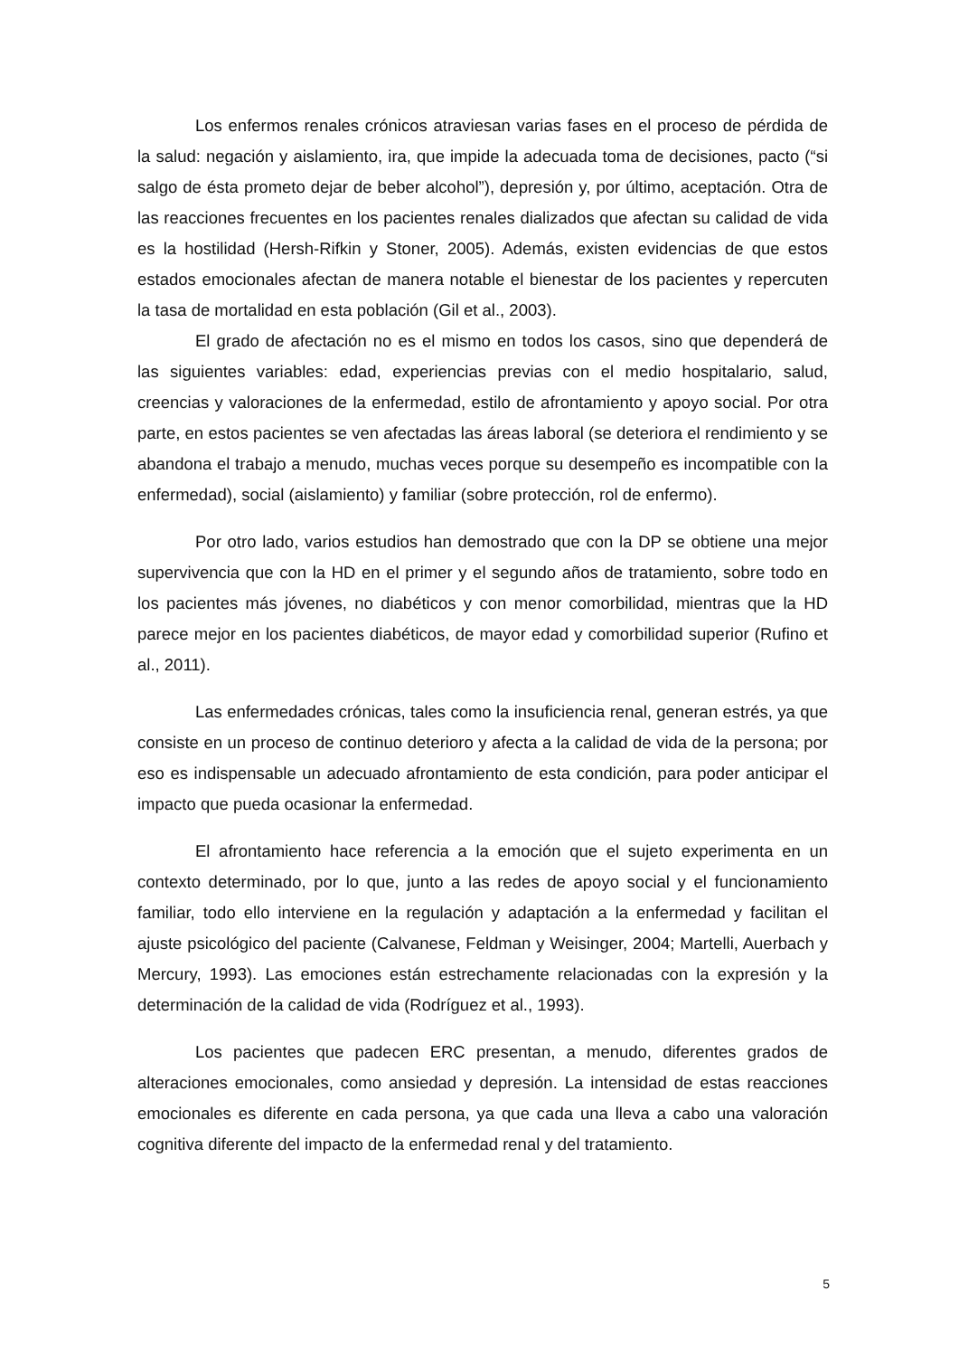Los enfermos renales crónicos atraviesan varias fases en el proceso de pérdida de la salud: negación y aislamiento, ira, que impide la adecuada toma de decisiones, pacto (“si salgo de ésta prometo dejar de beber alcohol”), depresión y, por último, aceptación. Otra de las reacciones frecuentes en los pacientes renales dializados que afectan su calidad de vida es la hostilidad (Hersh-Rifkin y Stoner, 2005). Además, existen evidencias de que estos estados emocionales afectan de manera notable el bienestar de los pacientes y repercuten la tasa de mortalidad en esta población (Gil et al., 2003).
El grado de afectación no es el mismo en todos los casos, sino que dependerá de las siguientes variables: edad, experiencias previas con el medio hospitalario, salud, creencias y valoraciones de la enfermedad, estilo de afrontamiento y apoyo social. Por otra parte, en estos pacientes se ven afectadas las áreas laboral (se deteriora el rendimiento y se abandona el trabajo a menudo, muchas veces porque su desempeño es incompatible con la enfermedad), social (aislamiento) y familiar (sobre protección, rol de enfermo).
Por otro lado, varios estudios han demostrado que con la DP se obtiene una mejor supervivencia que con la HD en el primer y el segundo años de tratamiento, sobre todo en los pacientes más jóvenes, no diabéticos y con menor comorbilidad, mientras que la HD parece mejor en los pacientes diabéticos, de mayor edad y comorbilidad superior (Rufino et al., 2011).
Las enfermedades crónicas, tales como la insuficiencia renal, generan estrés, ya que consiste en un proceso de continuo deterioro y afecta a la calidad de vida de la persona; por eso es indispensable un adecuado afrontamiento de esta condición, para poder anticipar el impacto que pueda ocasionar la enfermedad.
El afrontamiento hace referencia a la emoción que el sujeto experimenta en un contexto determinado, por lo que, junto a las redes de apoyo social y el funcionamiento familiar, todo ello interviene en la regulación y adaptación a la enfermedad y facilitan el ajuste psicológico del paciente (Calvanese, Feldman y Weisinger, 2004; Martelli, Auerbach y Mercury, 1993). Las emociones están estrechamente relacionadas con la expresión y la determinación de la calidad de vida (Rodríguez et al., 1993).
Los pacientes que padecen ERC presentan, a menudo, diferentes grados de alteraciones emocionales, como ansiedad y depresión. La intensidad de estas reacciones emocionales es diferente en cada persona, ya que cada una lleva a cabo una valoración cognitiva diferente del impacto de la enfermedad renal y del tratamiento.
5